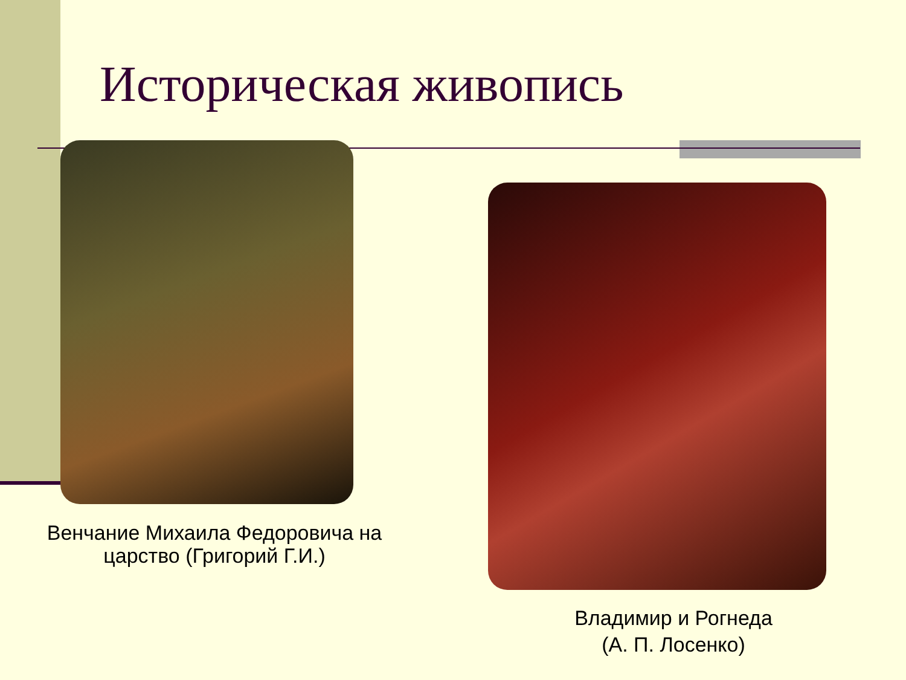Историческая живопись
Венчание Михаила Федоровича на царство (Григорий Г.И.)
Владимир и Рогнеда
(А. П. Лосенко)